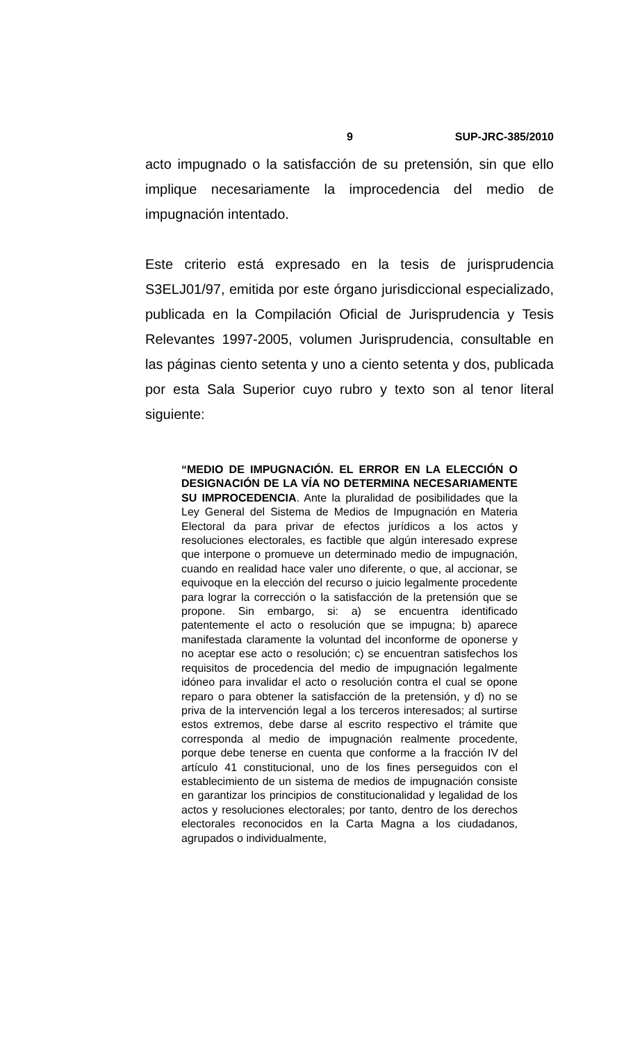9 SUP-JRC-385/2010
acto impugnado o la satisfacción de su pretensión, sin que ello implique necesariamente la improcedencia del medio de impugnación intentado.
Este criterio está expresado en la tesis de jurisprudencia S3ELJ01/97, emitida por este órgano jurisdiccional especializado, publicada en la Compilación Oficial de Jurisprudencia y Tesis Relevantes 1997-2005, volumen Jurisprudencia, consultable en las páginas ciento setenta y uno a ciento setenta y dos, publicada por esta Sala Superior cuyo rubro y texto son al tenor literal siguiente:
“MEDIO DE IMPUGNACIÓN. EL ERROR EN LA ELECCIÓN O DESIGNACIÓN DE LA VÍA NO DETERMINA NECESARIAMENTE SU IMPROCEDENCIA. Ante la pluralidad de posibilidades que la Ley General del Sistema de Medios de Impugnación en Materia Electoral da para privar de efectos jurídicos a los actos y resoluciones electorales, es factible que algún interesado exprese que interpone o promueve un determinado medio de impugnación, cuando en realidad hace valer uno diferente, o que, al accionar, se equivoque en la elección del recurso o juicio legalmente procedente para lograr la corrección o la satisfacción de la pretensión que se propone. Sin embargo, si: a) se encuentra identificado patentemente el acto o resolución que se impugna; b) aparece manifestada claramente la voluntad del inconforme de oponerse y no aceptar ese acto o resolución; c) se encuentran satisfechos los requisitos de procedencia del medio de impugnación legalmente idóneo para invalidar el acto o resolución contra el cual se opone reparo o para obtener la satisfacción de la pretensión, y d) no se priva de la intervención legal a los terceros interesados; al surtirse estos extremos, debe darse al escrito respectivo el trámite que corresponda al medio de impugnación realmente procedente, porque debe tenerse en cuenta que conforme a la fracción IV del artículo 41 constitucional, uno de los fines perseguidos con el establecimiento de un sistema de medios de impugnación consiste en garantizar los principios de constitucionalidad y legalidad de los actos y resoluciones electorales; por tanto, dentro de los derechos electorales reconocidos en la Carta Magna a los ciudadanos, agrupados o individualmente,